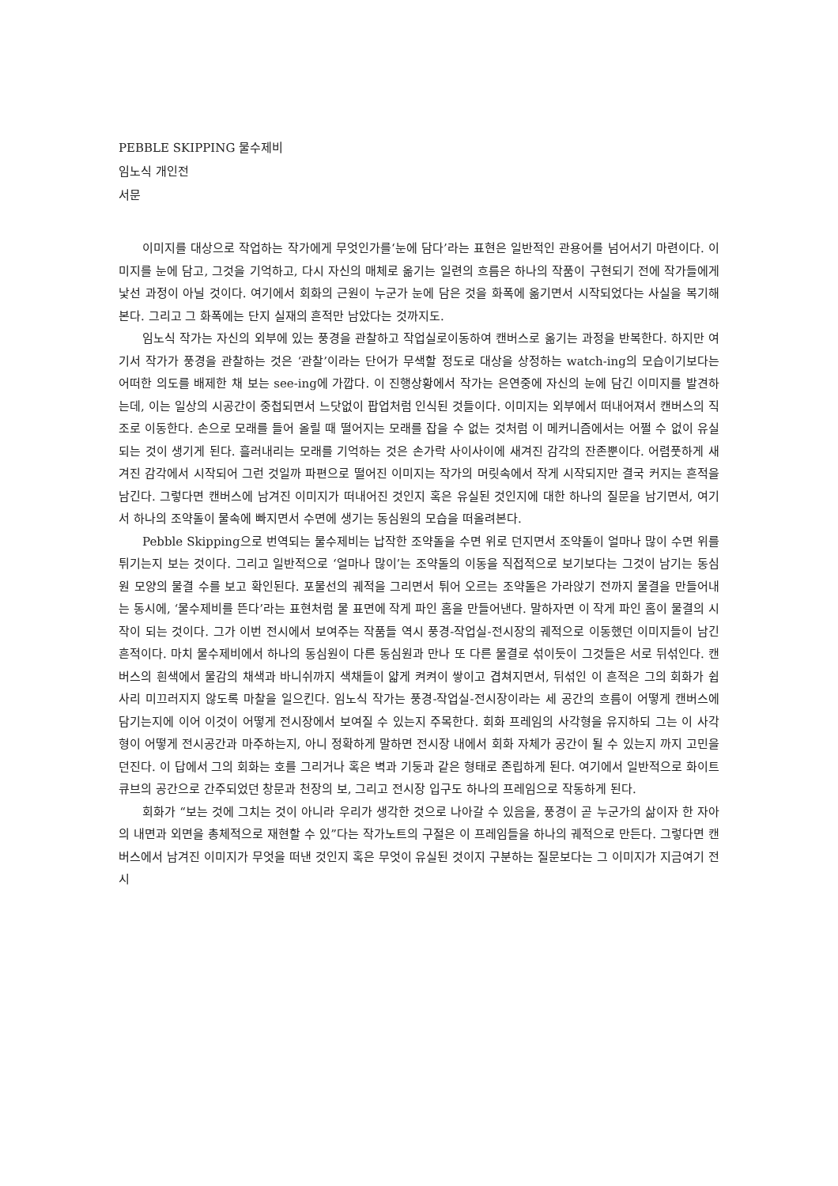PEBBLE SKIPPING 물수제비
임노식 개인전
서문
이미지를 대상으로 작업하는 작가에게 무엇인가를‘눈에 담다’라는 표현은 일반적인 관용어를 넘어서기 마련이다. 이미지를 눈에 담고, 그것을 기억하고, 다시 자신의 매체로 옮기는 일련의 흐름은 하나의 작품이 구현되기 전에 작가들에게 낯선 과정이 아닐 것이다. 여기에서 회화의 근원이 누군가 눈에 담은 것을 화폭에 옮기면서 시작되었다는 사실을 복기해본다. 그리고 그 화폭에는 단지 실재의 흔적만 남았다는 것까지도.
임노식 작가는 자신의 외부에 있는 풍경을 관찰하고 작업실로이동하여 캔버스로 옮기는 과정을 반복한다. 하지만 여기서 작가가 풍경을 관찰하는 것은 ‘관찰’이라는 단어가 무색할 정도로 대상을 상정하는 watch-ing의 모습이기보다는 어떠한 의도를 배제한 채 보는 see-ing에 가깝다. 이 진행상황에서 작가는 은연중에 자신의 눈에 담긴 이미지를 발견하는데, 이는 일상의 시공간이 중첩되면서 느닷없이 팝업처럼 인식된 것들이다. 이미지는 외부에서 떠내어져서 캔버스의 직조로 이동한다. 손으로 모래를 들어 올릴 때 떨어지는 모래를 잡을 수 없는 것처럼 이 메커니즘에서는 어쩔 수 없이 유실되는 것이 생기게 된다. 흘러내리는 모래를 기억하는 것은 손가락 사이사이에 새겨진 감각의 잔존뿐이다. 어렴풋하게 새겨진 감각에서 시작되어 그런 것일까 파편으로 떨어진 이미지는 작가의 머릿속에서 작게 시작되지만 결국 커지는 흔적을 남긴다. 그렇다면 캔버스에 남겨진 이미지가 떠내어진 것인지 혹은 유실된 것인지에 대한 하나의 질문을 남기면서, 여기서 하나의 조약돌이 물속에 빠지면서 수면에 생기는 동심원의 모습을 떠올려본다.
Pebble Skipping으로 번역되는 물수제비는 납작한 조약돌을 수면 위로 던지면서 조약돌이 얼마나 많이 수면 위를 튀기는지 보는 것이다. 그리고 일반적으로 ‘얼마나 많이’는 조약돌의 이동을 직접적으로 보기보다는 그것이 남기는 동심원 모양의 물결 수를 보고 확인된다. 포물선의 궤적을 그리면서 튀어 오르는 조약돌은 가라앉기 전까지 물결을 만들어내는 동시에, ‘물수제비를 뜬다’라는 표현처럼 물 표면에 작게 파인 홈을 만들어낸다. 말하자면 이 작게 파인 홈이 물결의 시작이 되는 것이다. 그가 이번 전시에서 보여주는 작품들 역시 풍경-작업실-전시장의 궤적으로 이동했던 이미지들이 남긴 흔적이다. 마치 물수제비에서 하나의 동심원이 다른 동심원과 만나 또 다른 물결로 섞이듯이 그것들은 서로 뒤섞인다. 캔버스의 흰색에서 물감의 채색과 바니쉬까지 색채들이 얇게 켜켜이 쌓이고 겹쳐지면서, 뒤섞인 이 흔적은 그의 회화가 쉽사리 미끄러지지 않도록 마찰을 일으킨다. 임노식 작가는 풍경-작업실-전시장이라는 세 공간의 흐름이 어떻게 캔버스에 담기는지에 이어 이것이 어떻게 전시장에서 보여질 수 있는지 주목한다. 회화 프레임의 사각형을 유지하되 그는 이 사각형이 어떻게 전시공간과 마주하는지, 아니 정확하게 말하면 전시장 내에서 회화 자체가 공간이 될 수 있는지 까지 고민을 던진다. 이 답에서 그의 회화는 호를 그리거나 혹은 벽과 기둥과 같은 형태로 존립하게 된다. 여기에서 일반적으로 화이트 큐브의 공간으로 간주되었던 창문과 천장의 보, 그리고 전시장 입구도 하나의 프레임으로 작동하게 된다.
회화가 “보는 것에 그치는 것이 아니라 우리가 생각한 것으로 나아갈 수 있음을, 풍경이 곧 누군가의 삶이자 한 자아의 내면과 외면을 총체적으로 재현할 수 있”다는 작가노트의 구절은 이 프레임들을 하나의 궤적으로 만든다. 그렇다면 캔버스에서 남겨진 이미지가 무엇을 떠낸 것인지 혹은 무엇이 유실된 것이지 구분하는 질문보다는 그 이미지가 지금여기 전시